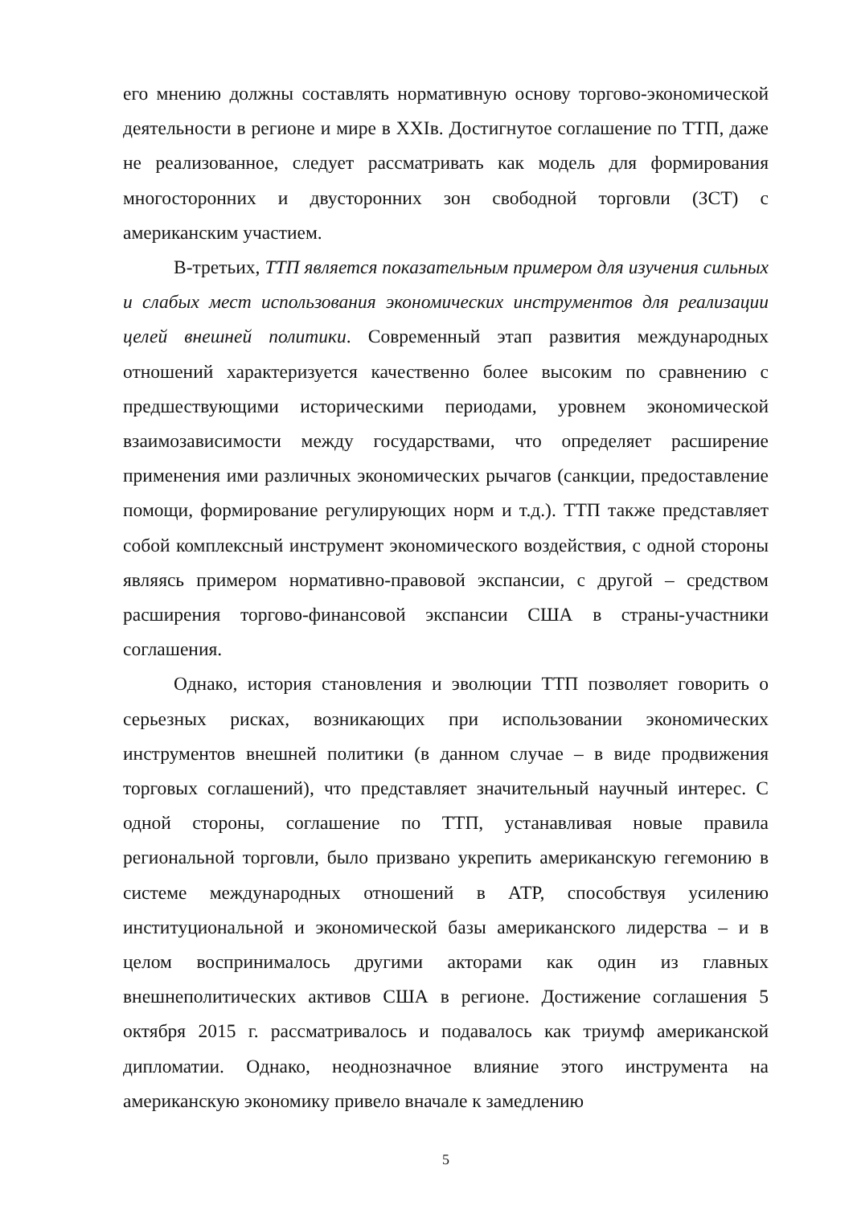его мнению должны составлять нормативную основу торгово-экономической деятельности в регионе и мире в XXIв. Достигнутое соглашение по ТТП, даже не реализованное, следует рассматривать как модель для формирования многосторонних и двусторонних зон свободной торговли (ЗСТ) с американским участием.
В-третьих, ТТП является показательным примером для изучения сильных и слабых мест использования экономических инструментов для реализации целей внешней политики. Современный этап развития международных отношений характеризуется качественно более высоким по сравнению с предшествующими историческими периодами, уровнем экономической взаимозависимости между государствами, что определяет расширение применения ими различных экономических рычагов (санкции, предоставление помощи, формирование регулирующих норм и т.д.). ТТП также представляет собой комплексный инструмент экономического воздействия, с одной стороны являясь примером нормативно-правовой экспансии, с другой – средством расширения торгово-финансовой экспансии США в страны-участники соглашения.
Однако, история становления и эволюции ТТП позволяет говорить о серьезных рисках, возникающих при использовании экономических инструментов внешней политики (в данном случае – в виде продвижения торговых соглашений), что представляет значительный научный интерес. С одной стороны, соглашение по ТТП, устанавливая новые правила региональной торговли, было призвано укрепить американскую гегемонию в системе международных отношений в АТР, способствуя усилению институциональной и экономической базы американского лидерства – и в целом воспринималось другими акторами как один из главных внешнеполитических активов США в регионе. Достижение соглашения 5 октября 2015 г. рассматривалось и подавалось как триумф американской дипломатии. Однако, неоднозначное влияние этого инструмента на американскую экономику привело вначале к замедлению
5